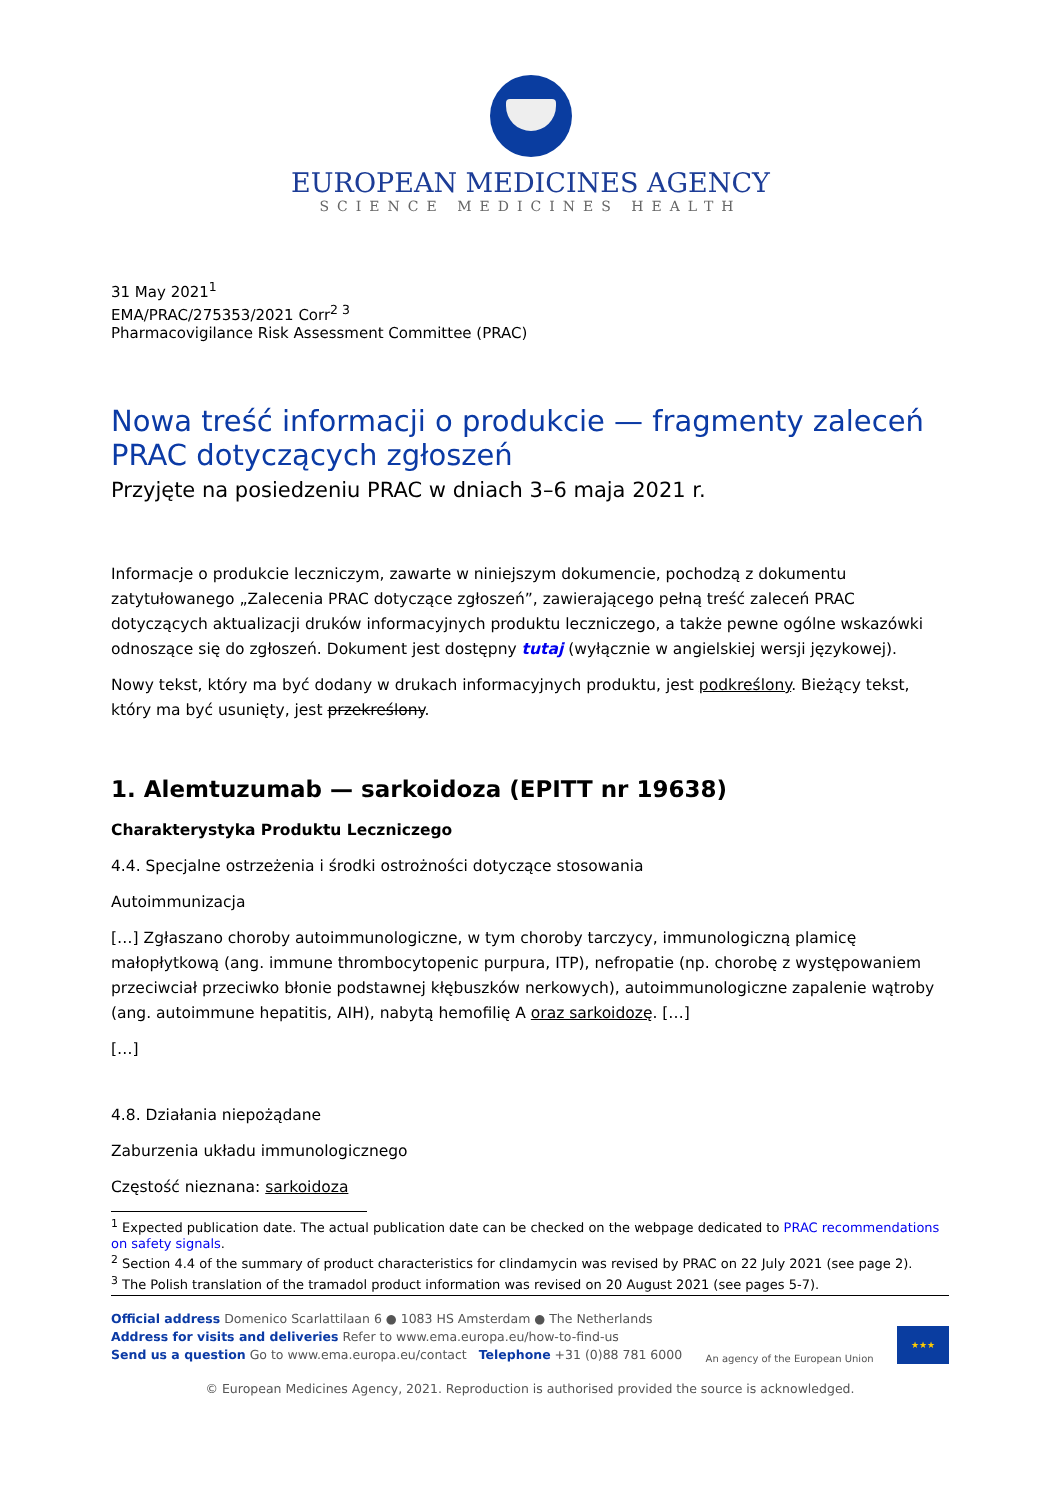EUROPEAN MEDICINES AGENCY
SCIENCE MEDICINES HEALTH
31 May 2021<sup>1</sup>
EMA/PRAC/275353/2021 Corr<sup>2 3</sup>
Pharmacovigilance Risk Assessment Committee (PRAC)
Nowa treść informacji o produkcie — fragmenty zaleceń PRAC dotyczących zgłoszeń
Przyjęte na posiedzeniu PRAC w dniach 3–6 maja 2021 r.
Informacje o produkcie leczniczym, zawarte w niniejszym dokumencie, pochodzą z dokumentu zatytułowanego „Zalecenia PRAC dotyczące zgłoszeń”, zawierającego pełną treść zaleceń PRAC dotyczących aktualizacji druków informacyjnych produktu leczniczego, a także pewne ogólne wskazówki odnoszące się do zgłoszeń. Dokument jest dostępny tutaj (wyłącznie w angielskiej wersji językowej).
Nowy tekst, który ma być dodany w drukach informacyjnych produktu, jest podkreślony. Bieżący tekst, który ma być usunięty, jest przekreślony.
1. Alemtuzumab — sarkoidoza (EPITT nr 19638)
Charakterystyka Produktu Leczniczego
4.4. Specjalne ostrzeżenia i środki ostrożności dotyczące stosowania
Autoimmunizacja
[…] Zgłaszano choroby autoimmunologiczne, w tym choroby tarczycy, immunologiczną plamicę małopłytkową (ang. immune thrombocytopenic purpura, ITP), nefropatie (np. chorobę z występowaniem przeciwciał przeciwko błonie podstawnej kłębuszków nerkowych), autoimmunologiczne zapalenie wątroby (ang. autoimmune hepatitis, AIH), nabytą hemofilię A oraz sarkoidozę. […]
[…]
4.8. Działania niepożądane
Zaburzenia układu immunologicznego
Częstość nieznana: sarkoidoza
<sup>1</sup> Expected publication date. The actual publication date can be checked on the webpage dedicated to PRAC recommendations on safety signals.
<sup>2</sup> Section 4.4 of the summary of product characteristics for clindamycin was revised by PRAC on 22 July 2021 (see page 2).
<sup>3</sup> The Polish translation of the tramadol product information was revised on 20 August 2021 (see pages 5-7).
Official address Domenico Scarlattilaan 6 ● 1083 HS Amsterdam ● The Netherlands
Address for visits and deliveries Refer to www.ema.europa.eu/how-to-find-us
Send us a question Go to www.ema.europa.eu/contact Telephone +31 (0)88 781 6000
An agency of the European Union
★★★
© European Medicines Agency, 2021. Reproduction is authorised provided the source is acknowledged.